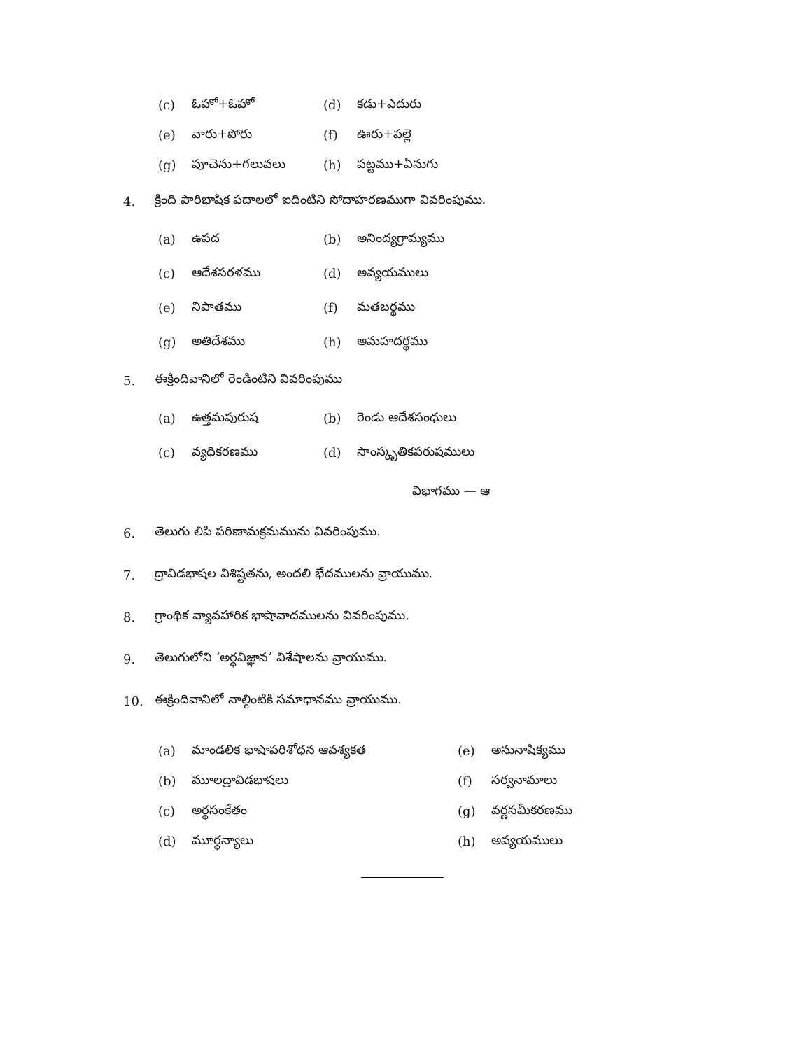(c) ఓహో+ఓహో (d) కడు+ఎదురు
(e) వారు+పోరు (f) ఊరు+పల్లె
(g) పూచెను+గలువలు (h) పట్టము+ఏనుగు
4. క్రింది పారిభాషిక పదాలలో ఐదింటిని సోదాహరణముగా వివరింపుము.
(a) ఉపద (b) అనింద్యగ్రామ్యము
(c) ఆదేశసరళము (d) అవ్యయములు
(e) నిపాతము (f) మతబర్థము
(g) అతిదేశము (h) అమహదర్థము
5. ఈక్రిందివానిలో రెండింటిని వివరింపుము
(a) ఉత్తమపురుష (b) రెండు ఆదేశసంధులు
(c) వ్యధికరణము (d) సాంస్కృతికపరుషములు
విభాగము — ఆ
6. తెలుగు లిపి పరిణామక్రమమును వివరింపుము.
7. ద్రావిడభాషల విశిష్టతను, అందలి భేదములను వ్రాయుము.
8. గ్రాంథిక వ్యావహారిక భాషావాదములను వివరింపుము.
9. తెలుగులోని ‘అర్థవిజ్ఞాన’ విశేషాలను వ్రాయుము.
10. ఈక్రిందివానిలో నాల్గింటికి సమాధానము వ్రాయుము.
(a) మాండలిక భాషాపరిశోధన ఆవశ్యకత (e) అనునాషిక్యము
(b) మూలద్రావిడభాషలు (f) సర్వనామాలు
(c) అర్థసంకేతం (g) వర్ణసమీకరణము
(d) మూర్ధన్యాలు (h) అవ్యయములు